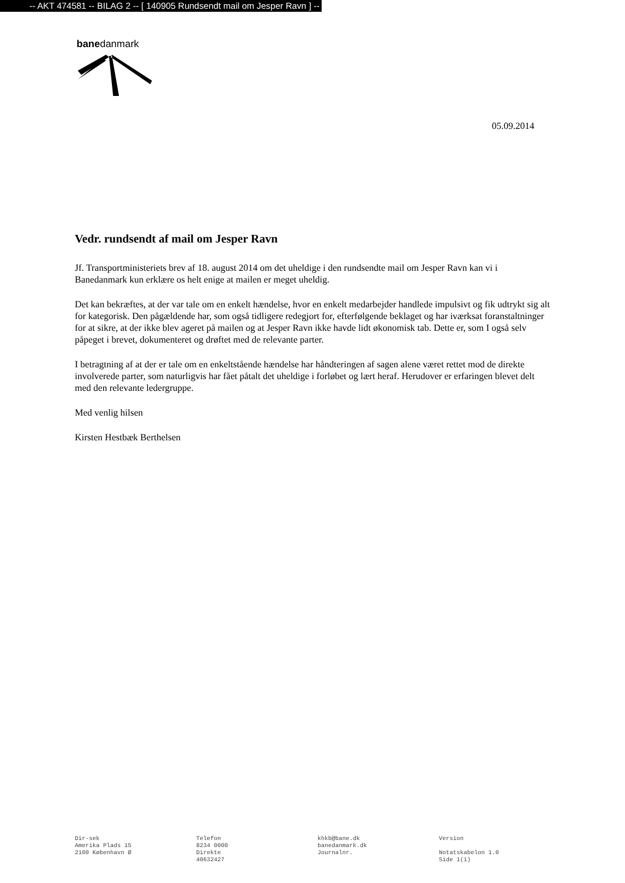-- AKT 474581 -- BILAG 2 -- [ 140905 Rundsendt mail om Jesper Ravn ] --
banedanmark
05.09.2014
Vedr. rundsendt af mail om Jesper Ravn
Jf. Transportministeriets brev af 18. august 2014 om det uheldige i den rundsendte mail om Jesper Ravn kan vi i Banedanmark kun erklære os helt enige at mailen er meget uheldig.
Det kan bekræftes, at der var tale om en enkelt hændelse, hvor en enkelt medarbejder handlede impulsivt og fik udtrykt sig alt for kategorisk. Den pågældende har, som også tidligere redegjort for, efterfølgende beklaget og har iværksat foranstaltninger for at sikre, at der ikke blev ageret på mailen og at Jesper Ravn ikke havde lidt økonomisk tab. Dette er, som I også selv påpeget i brevet, dokumenteret og drøftet med de relevante parter.
I betragtning af at der er tale om en enkeltstående hændelse har håndteringen af sagen alene været rettet mod de direkte involverede parter, som naturligvis har fået påtalt det uheldige i forløbet og lært heraf. Herudover er erfaringen blevet delt med den relevante ledergruppe.
Med venlig hilsen
Kirsten Hestbæk Berthelsen
Dir-sek
Amerika Plads 15
2100 København Ø
Telefon
8234 0000
Direkte
40632427
khkb@bane.dk
banedanmark.dk
Journalnr.
Version
Notatskabelon 1.0
Side 1(1)